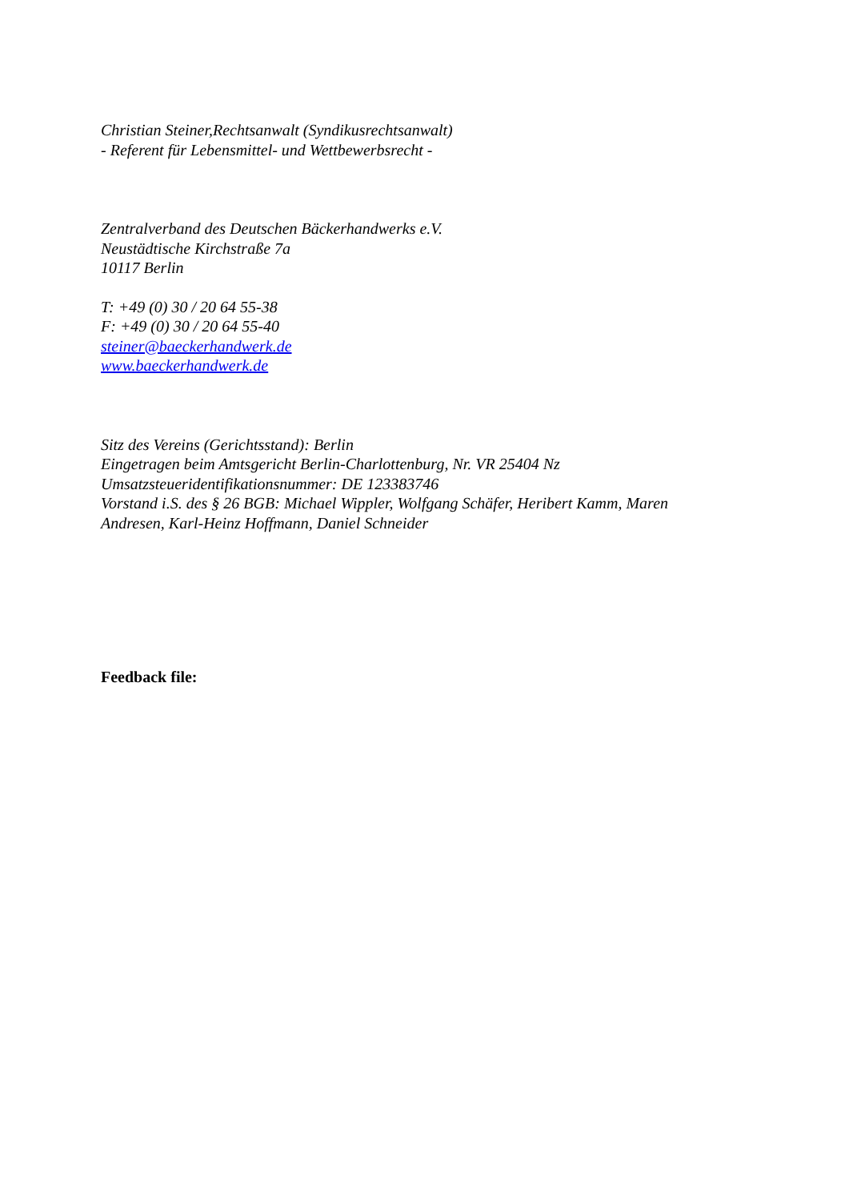Christian Steiner,Rechtsanwalt (Syndikusrechtsanwalt)
- Referent für Lebensmittel- und Wettbewerbsrecht -
Zentralverband des Deutschen Bäckerhandwerks e.V.
Neustädtische Kirchstraße 7a
10117 Berlin
T: +49 (0) 30 / 20 64 55-38
F: +49 (0) 30 / 20 64 55-40
steiner@baeckerhandwerk.de
www.baeckerhandwerk.de
Sitz des Vereins (Gerichtsstand): Berlin
Eingetragen beim Amtsgericht Berlin-Charlottenburg, Nr. VR 25404 Nz
Umsatzsteueridentifikationsnummer: DE 123383746
Vorstand i.S. des § 26 BGB: Michael Wippler, Wolfgang Schäfer, Heribert Kamm, Maren
Andresen, Karl-Heinz Hoffmann, Daniel Schneider
Feedback file: